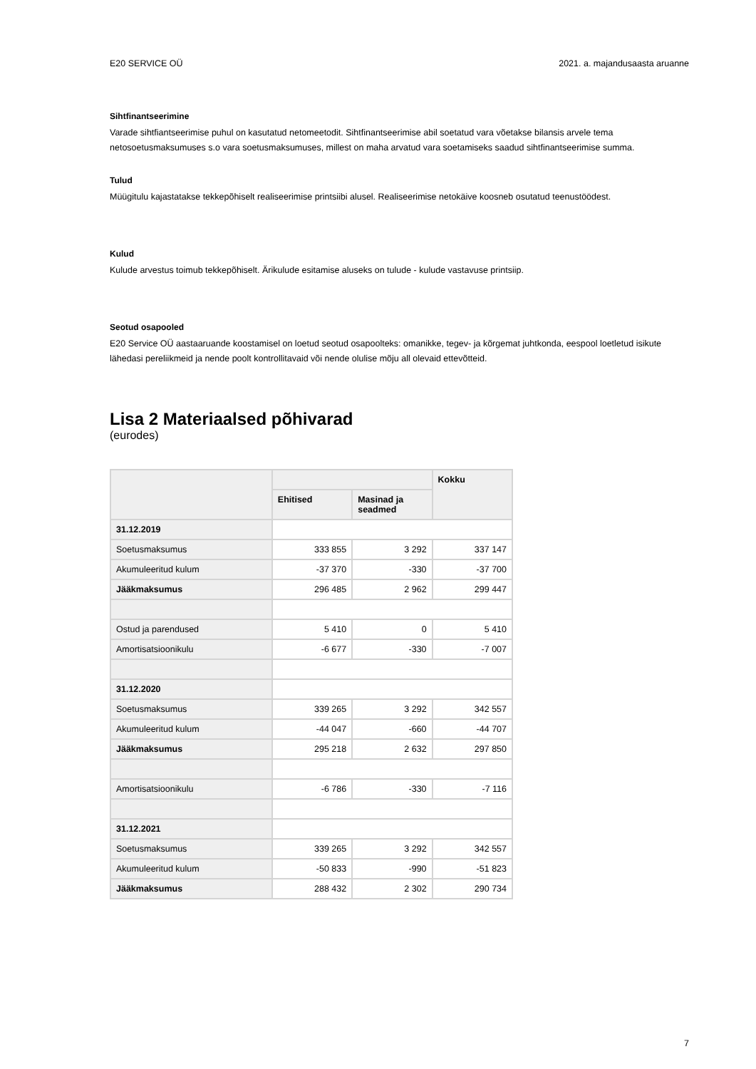E20 SERVICE OÜ 2021. a. majandusaasta aruanne
Sihtfinantseerimine
Varade sihtfiantseerimise puhul on kasutatud netomeetodit. Sihtfinantseerimise abil soetatud vara võetakse bilansis arvele tema netosoetusmaksumuses s.o vara soetusmaksumuses, millest on maha arvatud vara soetamiseks saadud sihtfinantseerimise summa.
Tulud
Müügitulu kajastatakse tekkepõhiselt realiseerimise printsiibi alusel. Realiseerimise netokäive koosneb osutatud teenustöödest.
Kulud
Kulude arvestus toimub tekkepõhiselt. Ärikulude esitamise aluseks on tulude - kulude vastavuse printsiip.
Seotud osapooled
E20 Service OÜ aastaaruande koostamisel on loetud seotud osapoolteks: omanikke, tegev- ja kõrgemat juhtkonda, eespool loetletud isikute lähedasi pereliikmeid ja nende poolt kontrollitavaid või nende olulise mõju all olevaid ettevõtteid.
Lisa 2 Materiaalsed põhivarad
(eurodes)
| | | | Kokku |
| --- | --- | --- | --- |
| | Ehitised | Masinad ja seadmed | |
| 31.12.2019 | | | |
| Soetusmaksumus | 333 855 | 3 292 | 337 147 |
| Akumuleeritud kulum | -37 370 | -330 | -37 700 |
| Jääkmaksumus | 296 485 | 2 962 | 299 447 |
| Ostud ja parendused | 5 410 | 0 | 5 410 |
| Amortisatsioonikulu | -6 677 | -330 | -7 007 |
| 31.12.2020 | | | |
| Soetusmaksumus | 339 265 | 3 292 | 342 557 |
| Akumuleeritud kulum | -44 047 | -660 | -44 707 |
| Jääkmaksumus | 295 218 | 2 632 | 297 850 |
| Amortisatsioonikulu | -6 786 | -330 | -7 116 |
| 31.12.2021 | | | |
| Soetusmaksumus | 339 265 | 3 292 | 342 557 |
| Akumuleeritud kulum | -50 833 | -990 | -51 823 |
| Jääkmaksumus | 288 432 | 2 302 | 290 734 |
7